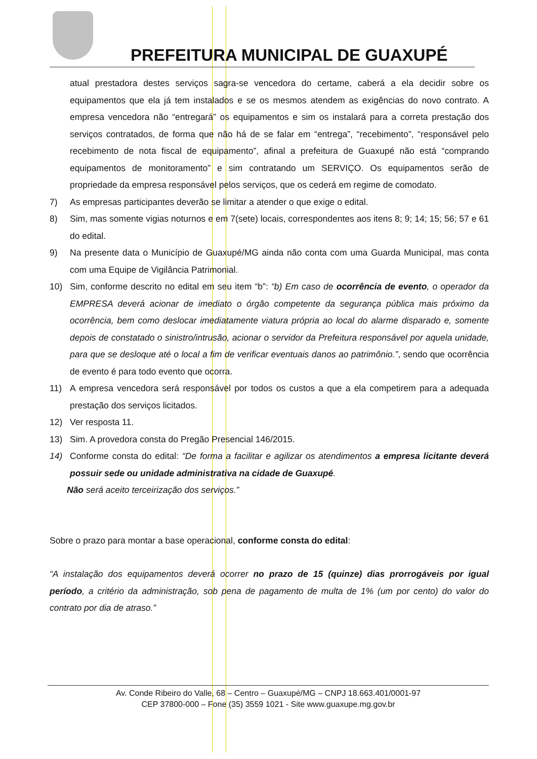PREFEITURA MUNICIPAL DE GUAXUPÉ
atual prestadora destes serviços sagra-se vencedora do certame, caberá a ela decidir sobre os equipamentos que ela já tem instalados e se os mesmos atendem as exigências do novo contrato. A empresa vencedora não “entregará” os equipamentos e sim os instalará para a correta prestação dos serviços contratados, de forma que não há de se falar em “entrega”, “recebimento”, “responsável pelo recebimento de nota fiscal de equipamento”, afinal a prefeitura de Guaxupé não está “comprando equipamentos de monitoramento” e sim contratando um SERVIÇO. Os equipamentos serão de propriedade da empresa responsável pelos serviços, que os cederá em regime de comodato.
7) As empresas participantes deverão se limitar a atender o que exige o edital.
8) Sim, mas somente vigias noturnos e em 7(sete) locais, correspondentes aos itens 8; 9; 14; 15; 56; 57 e 61 do edital.
9) Na presente data o Município de Guaxupé/MG ainda não conta com uma Guarda Municipal, mas conta com uma Equipe de Vigilância Patrimonial.
10) Sim, conforme descrito no edital em seu item “b”: “b) Em caso de ocorrência de evento, o operador da EMPRESA deverá acionar de imediato o órgão competente da segurança pública mais próximo da ocorrência, bem como deslocar imediatamente viatura própria ao local do alarme disparado e, somente depois de constatado o sinistro/intrusão, acionar o servidor da Prefeitura responsável por aquela unidade, para que se desloque até o local a fim de verificar eventuais danos ao patrimônio.”, sendo que ocorrência de evento é para todo evento que ocorra.
11) A empresa vencedora será responsável por todos os custos a que a ela competirem para a adequada prestação dos serviços licitados.
12) Ver resposta 11.
13) Sim. A provedora consta do Pregão Presencial 146/2015.
14) Conforme consta do edital: “De forma a facilitar e agilizar os atendimentos a empresa licitante deverá possuir sede ou unidade administrativa na cidade de Guaxupé.
Não será aceito terceirização dos serviços.”
Sobre o prazo para montar a base operacional, conforme consta do edital:
“A instalação dos equipamentos deverá ocorrer no prazo de 15 (quinze) dias prorrogáveis por igual período, a critério da administração, sob pena de pagamento de multa de 1% (um por cento) do valor do contrato por dia de atraso.”
Av. Conde Ribeiro do Valle, 68 – Centro – Guaxupé/MG – CNPJ 18.663.401/0001-97
CEP 37800-000 – Fone (35) 3559 1021 - Site www.guaxupe.mg.gov.br